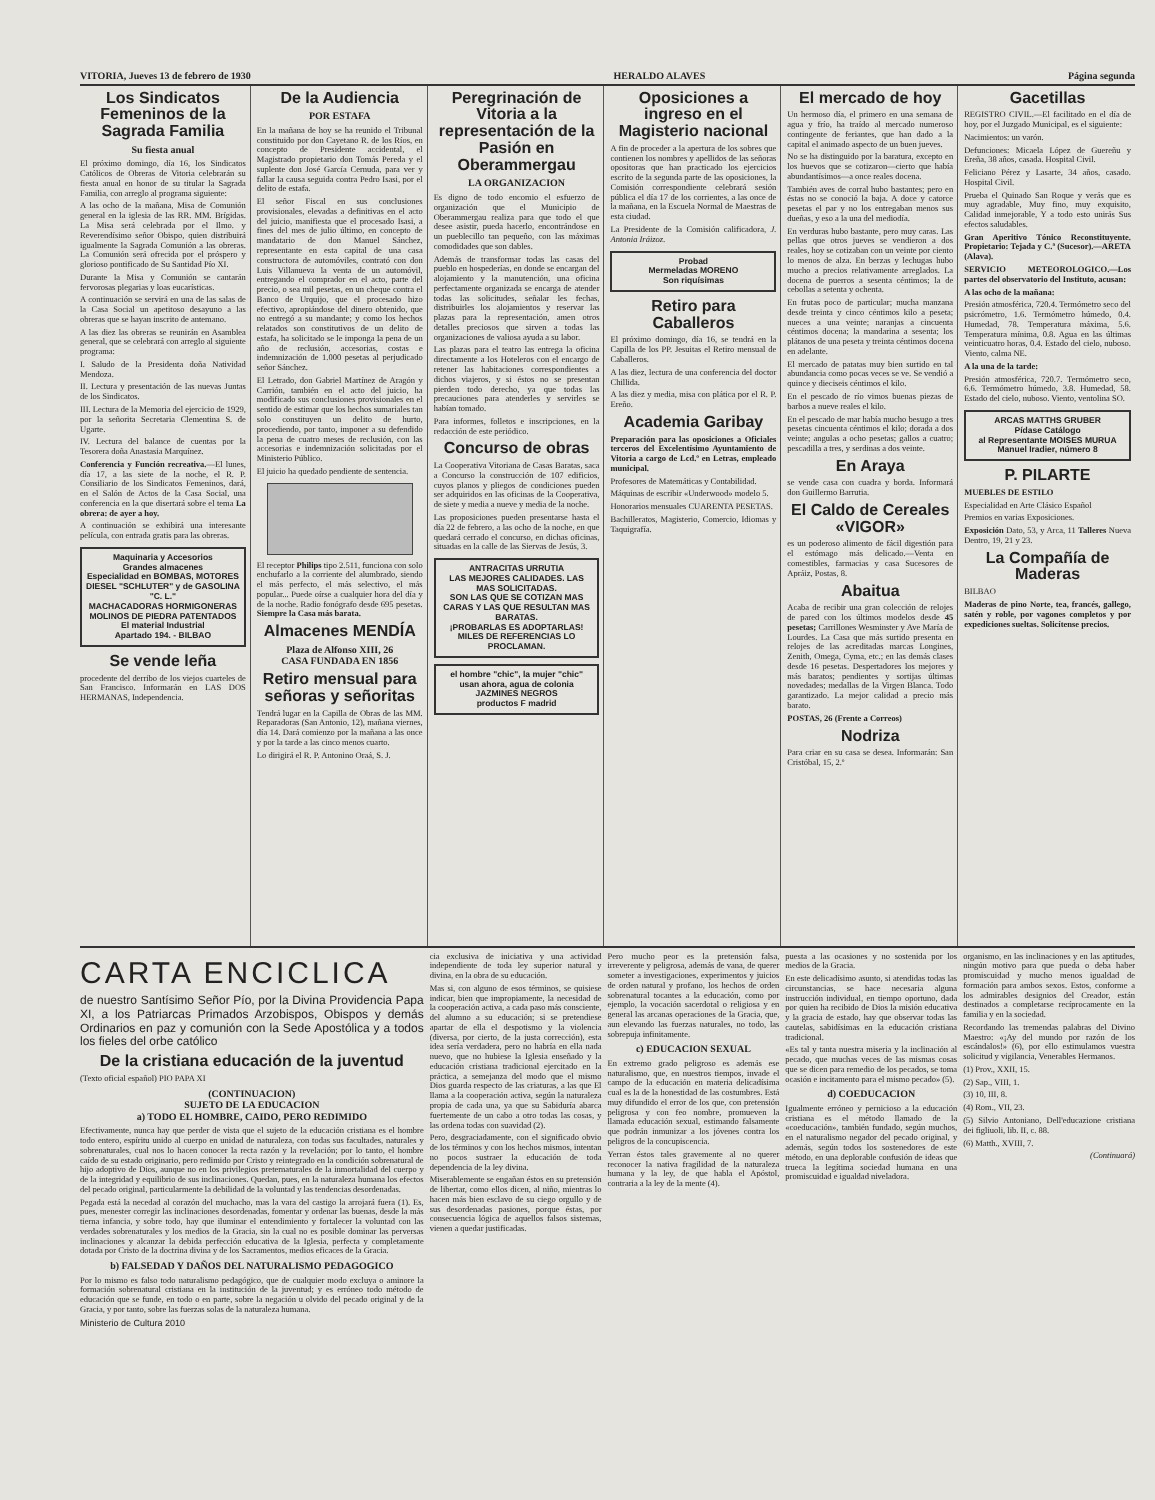VITORIA, Jueves 13 de febrero de 1930 HERALDO ALAVES Página segunda
Los Sindicatos Femeninos de la Sagrada Familia
Su fiesta anual
El próximo domingo, día 16, los Sindicatos Católicos de Obreras de Vitoria celebrarán su fiesta anual en honor de su titular la Sagrada Familia, con arreglo al programa siguiente:
A las ocho de la mañana, Misa de Comunión general en la iglesia de las RR. MM. Brígidas. La Misa será celebrada por el Ilmo. y Reverendísimo señor Obispo, quien distribuirá igualmente la Sagrada Comunión a las obreras. La Comunión será ofrecida por el próspero y glorioso pontificado de Su Santidad Pío XI.
Durante la Misa y Comunión se cantarán fervorosas plegarias y loas eucarísticas.
A continuación se servirá en una de las salas de la Casa Social un apetitoso desayuno a las obreras que se hayan inscrito de antemano.
A las diez las obreras se reunirán en Asamblea general, que se celebrará con arreglo al siguiente programa:
I. Saludo de la Presidenta doña Natividad Mendoza.
II. Lectura y presentación de las nuevas Juntas de los Sindicatos.
III. Lectura de la Memoria del ejercicio de 1929, por la señorita Secretaria Clementina S. de Ugarte.
IV. Lectura del balance de cuentas por la Tesorera doña Anastasia Marquínez.
Conferencia y Función recreativa.—El lunes, día 17, a las siete de la noche, el R. P. Consiliario de los Sindicatos Femeninos, dará, en el Salón de Actos de la Casa Social, una conferencia en la que disertará sobre el tema La obrera: de ayer a hoy.
A continuación se exhibirá una interesante película, con entrada gratis para las obreras.
Maquinaria y Accesorios
Grandes almacenes
Especialidad en BOMBAS, MOTORES DIESEL "SCHLUTER" y de GASOLINA "C. L."
MACHACADORAS HORMIGONERAS
MOLINOS DE PIEDRA PATENTADOS
El material Industrial
Apartado 194. - BILBAO
Se vende leña
procedente del derribo de los viejos cuarteles de San Francisco. Informarán en LAS DOS HERMANAS, Independencia.
De la Audiencia
POR ESTAFA
En la mañana de hoy se ha reunido el Tribunal constituido por don Cayetano R. de los Ríos, en concepto de Presidente accidental, el Magistrado propietario don Tomás Pereda y el suplente don José García Cernuda, para ver y fallar la causa seguida contra Pedro Isasi, por el delito de estafa.
El señor Fiscal en sus conclusiones provisionales, elevadas a definitivas en el acto del juicio, manifiesta que el procesado Isasi, a fines del mes de julio último, en concepto de mandatario de don Manuel Sánchez, representante en esta capital de una casa constructora de automóviles, contrató con don Luis Villanueva la venta de un automóvil, entregando el comprador en el acto, parte del precio, o sea mil pesetas, en un cheque contra el Banco de Urquijo, que el procesado hizo efectivo, apropiándose del dinero obtenido, que no entregó a su mandante; y como los hechos relatados son constitutivos de un delito de estafa, ha solicitado se le imponga la pena de un año de reclusión, accesorias, costas e indemnización de 1.000 pesetas al perjudicado señor Sánchez.
El Letrado, don Gabriel Martínez de Aragón y Carrión, también en el acto del juicio, ha modificado sus conclusiones provisionales en el sentido de estimar que los hechos sumariales tan solo constituyen un delito de hurto, procediendo, por tanto, imponer a su defendido la pena de cuatro meses de reclusión, con las accesorias e indemnización solicitadas por el Ministerio Público.
El juicio ha quedado pendiente de sentencia.
El receptor Philips tipo 2.511, funciona con solo enchufarlo a la corriente del alumbrado, siendo el más perfecto, el más selectivo, el más popular... Puede oírse a cualquier hora del día y de la noche. Radio fonógrafo desde 695 pesetas. Siempre la Casa más barata.
Almacenes MENDÍA
Plaza de Alfonso XIII, 26
CASA FUNDADA EN 1856
Retiro mensual para señoras y señoritas
Tendrá lugar en la Capilla de Obras de las MM. Reparadoras (San Antonio, 12), mañana viernes, día 14. Dará comienzo por la mañana a las once y por la tarde a las cinco menos cuarto.
Lo dirigirá el R. P. Antonino Oraá, S. J.
Peregrinación de Vitoria a la representación de la Pasión en Oberammergau
LA ORGANIZACION
Es digno de todo encomio el esfuerzo de organización que el Municipio de Oberammergau realiza para que todo el que desee asistir, pueda hacerlo, encontrándose en un pueblecillo tan pequeño, con las máximas comodidades que son dables.
Además de transformar todas las casas del pueblo en hospederías, en donde se encargan del alojamiento y la manutención, una oficina perfectamente organizada se encarga de atender todas las solicitudes, señalar les fechas, distribuirles los alojamientos y reservar las plazas para la representación, amen otros detalles preciosos que sirven a todas las organizaciones de valiosa ayuda a su labor.
Las plazas para el teatro las entrega la oficina directamente a los Hoteleros con el encargo de retener las habitaciones correspondientes a dichos viajeros, y si éstos no se presentan pierden todo derecho, ya que todas las precauciones para atenderles y servirles se habían tomado.
Para informes, folletos e inscripciones, en la redacción de este periódico.
Concurso de obras
La Cooperativa Vitoriana de Casas Baratas, saca a Concurso la construcción de 107 edificios, cuyos planos y pliegos de condiciones pueden ser adquiridos en las oficinas de la Cooperativa, de siete y media a nueve y media de la noche.
Las proposiciones pueden presentarse hasta el día 22 de febrero, a las ocho de la noche, en que quedará cerrado el concurso, en dichas oficinas, situadas en la calle de las Siervas de Jesús, 3.
ANTRACITAS URRUTIA
LAS MEJORES CALIDADES. LAS MAS SOLICITADAS.
SON LAS QUE SE COTIZAN MAS CARAS Y LAS QUE RESULTAN MAS BARATAS.
¡PROBARLAS ES ADOPTARLAS!
MILES DE REFERENCIAS LO PROCLAMAN.
el hombre "chic", la mujer "chic" usan ahora, agua de colonia
JAZMINES NEGROS
productos F madrid
Oposiciones a ingreso en el Magisterio nacional
A fin de proceder a la apertura de los sobres que contienen los nombres y apellidos de las señoras opositoras que han practicado los ejercicios escrito de la segunda parte de las oposiciones, la Comisión correspondiente celebrará sesión pública el día 17 de los corrientes, a las once de la mañana, en la Escuela Normal de Maestras de esta ciudad.
La Presidente de la Comisión calificadora, J. Antonia Iráizoz.
Probad
Mermeladas MORENO
Son riquísimas
Retiro para Caballeros
El próximo domingo, día 16, se tendrá en la Capilla de los PP. Jesuitas el Retiro mensual de Caballeros.
A las diez, lectura de una conferencia del doctor Chillida.
A las diez y media, misa con plática por el R. P. Ereño.
Academia Garibay
Preparación para las oposiciones a Oficiales terceros del Excelentísimo Ayuntamiento de Vitoria a cargo de Lcd.º en Letras, empleado municipal.
Profesores de Matemáticas y Contabilidad.
Máquinas de escribir «Underwood» modelo 5.
Honorarios mensuales CUARENTA PESETAS.
Bachilleratos, Magisterio, Comercio, Idiomas y Taquigrafía.
El mercado de hoy
Un hermoso día, el primero en una semana de agua y frío, ha traído al mercado numeroso contingente de feriantes, que han dado a la capital el animado aspecto de un buen jueves.
No se ha distinguido por la baratura, excepto en los huevos que se cotizaron—cierto que había abundantísimos—a once reales docena.
También aves de corral hubo bastantes; pero en éstas no se conoció la baja. A doce y catorce pesetas el par y no los entregaban menos sus dueñas, y eso a la una del mediodía.
En verduras hubo bastante, pero muy caras. Las pellas que otros jueves se vendieron a dos reales, hoy se cotizaban con un veinte por ciento lo menos de alza. En berzas y lechugas hubo mucho a precios relativamente arreglados. La docena de puerros a sesenta céntimos; la de cebollas a setenta y ochenta.
En frutas poco de particular; mucha manzana desde treinta y cinco céntimos kilo a peseta; nueces a una veinte; naranjas a cincuenta céntimos docena; la mandarina a sesenta; los plátanos de una peseta y treinta céntimos docena en adelante.
El mercado de patatas muy bien surtido en tal abundancia como pocas veces se ve. Se vendió a quince y dieciseis céntimos el kilo.
En el pescado de río vimos buenas piezas de barbos a nueve reales el kilo.
En el pescado de mar había mucho besugo a tres pesetas cincuenta céntimos el kilo; dorada a dos veinte; angulas a ocho pesetas; gallos a cuatro; pescadilla a tres, y serdinas a dos veinte.
En Araya
se vende casa con cuadra y borda. Informará don Guillermo Barrutia.
El Caldo de Cereales «VIGOR»
es un poderoso alimento de fácil digestión para el estómago más delicado.—Venta en comestibles, farmacias y casa Sucesores de Apráiz, Postas, 8.
Abaitua
Acaba de recibir una gran colección de relojes de pared con los últimos modelos desde 45 pesetas; Carrillones Wesminster y Ave María de Lourdes. La Casa que más surtido presenta en relojes de las acreditadas marcas Longines, Zenith, Omega, Cyma, etc.; en las demás clases desde 16 pesetas. Despertadores los mejores y más baratos; pendientes y sortijas últimas novedades; medallas de la Virgen Blanca. Todo garantizado. La mejor calidad a precio más barato.
POSTAS, 26 (Frente a Correos)
Nodriza
Para criar en su casa se desea. Informarán: San Cristóbal, 15, 2.º
Gacetillas
REGISTRO CIVIL.—El facilitado en el día de hoy, por el Juzgado Municipal, es el siguiente:
Nacimientos: un varón.
Defunciones: Micaela López de Guereñu y Ereña, 38 años, casada. Hospital Civil.
Feliciano Pérez y Lasarte, 34 años, casado. Hospital Civil.
Prueba el Quinado San Roque y verás que es muy agradable, Muy fino, muy exquisito, Calidad inmejorable, Y a todo esto unirás Sus efectos saludables.
Gran Aperitivo Tónico Reconstituyente. Propietario: Tejada y C.ª (Sucesor).—ARETA (Alava).
SERVICIO METEOROLOGICO.—Los partes del observatorio del Instituto, acusan:
A las ocho de la mañana:
Presión atmosférica, 720.4. Termómetro seco del psicrómetro, 1.6. Termómetro húmedo, 0.4. Humedad, 78. Temperatura máxima, 5.6. Temperatura mínima, 0.8. Agua en las últimas veinticuatro horas, 0.4. Estado del cielo, nuboso. Viento, calma NE.
A la una de la tarde:
Presión atmosférica, 720.7. Termómetro seco, 6.6. Termómetro húmedo, 3.8. Humedad, 58. Estado del cielo, nuboso. Viento, ventolina SO.
ARCAS MATTHS GRUBER
Pídase Catálogo
al Representante MOISES MURUA
Manuel Iradier, número 8
P. PILARTE
MUEBLES DE ESTILO
Especialidad en Arte Clásico Español
Premios en varias Exposiciones.
Exposición Dato, 53, y Arca, 11 Talleres Nueva Dentro, 19, 21 y 23.
La Compañía de Maderas
BILBAO
Maderas de pino Norte, tea, francés, gallego, satén y roble, por vagones completos y por expediciones sueltas. Solicítense precios.
CARTA ENCICLICA
de nuestro Santísimo Señor Pío, por la Divina Providencia Papa XI, a los Patriarcas Primados Arzobispos, Obispos y demás Ordinarios en paz y comunión con la Sede Apostólica y a todos los fieles del orbe católico
De la cristiana educación de la juventud
(Texto oficial español) PIO PAPA XI
(CONTINUACION)
SUJETO DE LA EDUCACION
a) TODO EL HOMBRE, CAIDO, PERO REDIMIDO
Efectivamente, nunca hay que perder de vista que el sujeto de la educación cristiana es el hombre todo entero, espíritu unido al cuerpo en unidad de naturaleza, con todas sus facultades, naturales y sobrenaturales, cual nos lo hacen conocer la recta razón y la revelación; por lo tanto, el hombre caído de su estado originario, pero redimido por Cristo y reintegrado en la condición sobrenatural de hijo adoptivo de Dios, aunque no en los privilegios preternaturales de la inmortalidad del cuerpo y de la integridad y equilibrio de sus inclinaciones. Quedan, pues, en la naturaleza humana los efectos del pecado original, particularmente la debilidad de la voluntad y las tendencias desordenadas.
Pegada está la necedad al corazón del muchacho, mas la vara del castigo la arrojará fuera (1). Es, pues, menester corregir las inclinaciones desordenadas, fomentar y ordenar las buenas, desde la más tierna infancia, y sobre todo, hay que iluminar el entendimiento y fortalecer la voluntad con las verdades sobrenaturales y los medios de la Gracia, sin la cual no es posible dominar las perversas inclinaciones y alcanzar la debida perfección educativa de la Iglesia, perfecta y completamente dotada por Cristo de la doctrina divina y de los Sacramentos, medios eficaces de la Gracia.
b) FALSEDAD Y DAÑOS DEL NATURALISMO PEDAGOGICO
Por lo mismo es falso todo naturalismo pedagógico, que de cualquier modo excluya o aminore la formación sobrenatural cristiana en la institución de la juventud; y es erróneo todo método de educación que se funde, en todo o en parte, sobre la negación u olvido del pecado original y de la Gracia, y por tanto, sobre las fuerzas solas de la naturaleza humana.
cia exclusiva de iniciativa y una actividad independiente de toda ley superior natural y divina, en la obra de su educación.
Mas si, con alguno de esos términos, se quisiese indicar, bien que impropiamente, la necesidad de la cooperación activa, a cada paso más consciente, del alumno a su educación; si se pretendiese apartar de ella el despotismo y la violencia (diversa, por cierto, de la justa corrección), esta idea sería verdadera, pero no habría en ella nada nuevo, que no hubiese la Iglesia enseñado y la educación cristiana tradicional ejercitado en la práctica, a semejanza del modo que el mismo Dios guarda respecto de las criaturas, a las que El llama a la cooperación activa, según la naturaleza propia de cada una, ya que su Sabiduría abarca fuertemente de un cabo a otro todas las cosas, y las ordena todas con suavidad (2).
Pero, desgraciadamente, con el significado obvio de los términos y con los hechos mismos, intentan no pocos sustraer la educación de toda dependencia de la ley divina.
Miserablemente se engañan éstos en su pretensión de libertar, como ellos dicen, al niño, mientras lo hacen más bien esclavo de su ciego orgullo y de sus desordenadas pasiones, porque éstas, por consecuencia lógica de aquellos falsos sistemas, vienen a quedar justificadas.
Pero mucho peor es la pretensión falsa, irreverente y peligrosa, además de vana, de querer someter a investigaciones, experimentos y juicios de orden natural y profano, los hechos de orden sobrenatural tocantes a la educación, como por ejemplo, la vocación sacerdotal o religiosa y en general las arcanas operaciones de la Gracia, que, aun elevando las fuerzas naturales, no todo, las sobrepuja infinitamente.
c) EDUCACION SEXUAL
En extremo grado peligroso es además ese naturalismo, que, en nuestros tiempos, invade el campo de la educación en materia delicadísima cual es la de la honestidad de las costumbres. Está muy difundido el error de los que, con pretensión peligrosa y con feo nombre, promueven la llamada educación sexual, estimando falsamente que podrán inmunizar a los jóvenes contra los peligros de la concupiscencia.
Yerran éstos tales gravemente al no querer reconocer la nativa fragilidad de la naturaleza humana y la ley, de que habla el Apóstol, contraria a la ley de la mente (4).
puesta a las ocasiones y no sostenida por los medios de la Gracia.
En este delicadísimo asunto, si atendidas todas las circunstancias, se hace necesaria alguna instrucción individual, en tiempo oportuno, dada por quien ha recibido de Dios la misión educativa y la gracia de estado, hay que observar todas las cautelas, sabidísimas en la educación cristiana tradicional.
«Es tal y tanta nuestra miseria y la inclinación al pecado, que muchas veces de las mismas cosas que se dicen para remedio de los pecados, se toma ocasión e incitamento para el mismo pecado» (5).
d) COEDUCACION
Igualmente erróneo y pernicioso a la educación cristiana es el método llamado de la «coeducación», también fundado, según muchos, en el naturalismo negador del pecado original, y además, según todos los sostenedores de este método, en una deplorable confusión de ideas que trueca la legítima sociedad humana en una promiscuidad e igualdad niveladora.
organismo, en las inclinaciones y en las aptitudes, ningún motivo para que pueda o deba haber promiscuidad y mucho menos igualdad de formación para ambos sexos. Estos, conforme a los admirables designios del Creador, están destinados a completarse recíprocamente en la familia y en la sociedad.
Recordando las tremendas palabras del Divino Maestro: «¡Ay del mundo por razón de los escándalos!» (6), por ello estimulamos vuestra solicitud y vigilancia, Venerables Hermanos.
(1) Prov., XXII, 15.
(2) Sap., VIII, 1.
(3) 10, III, 8.
(4) Rom., VII, 23.
(5) Silvio Antoniano, Dell'educazione cristiana dei figliuoli, lib. II, c. 88.
(6) Matth., XVIII, 7.
(Continuará)
Ministerio de Cultura 2010